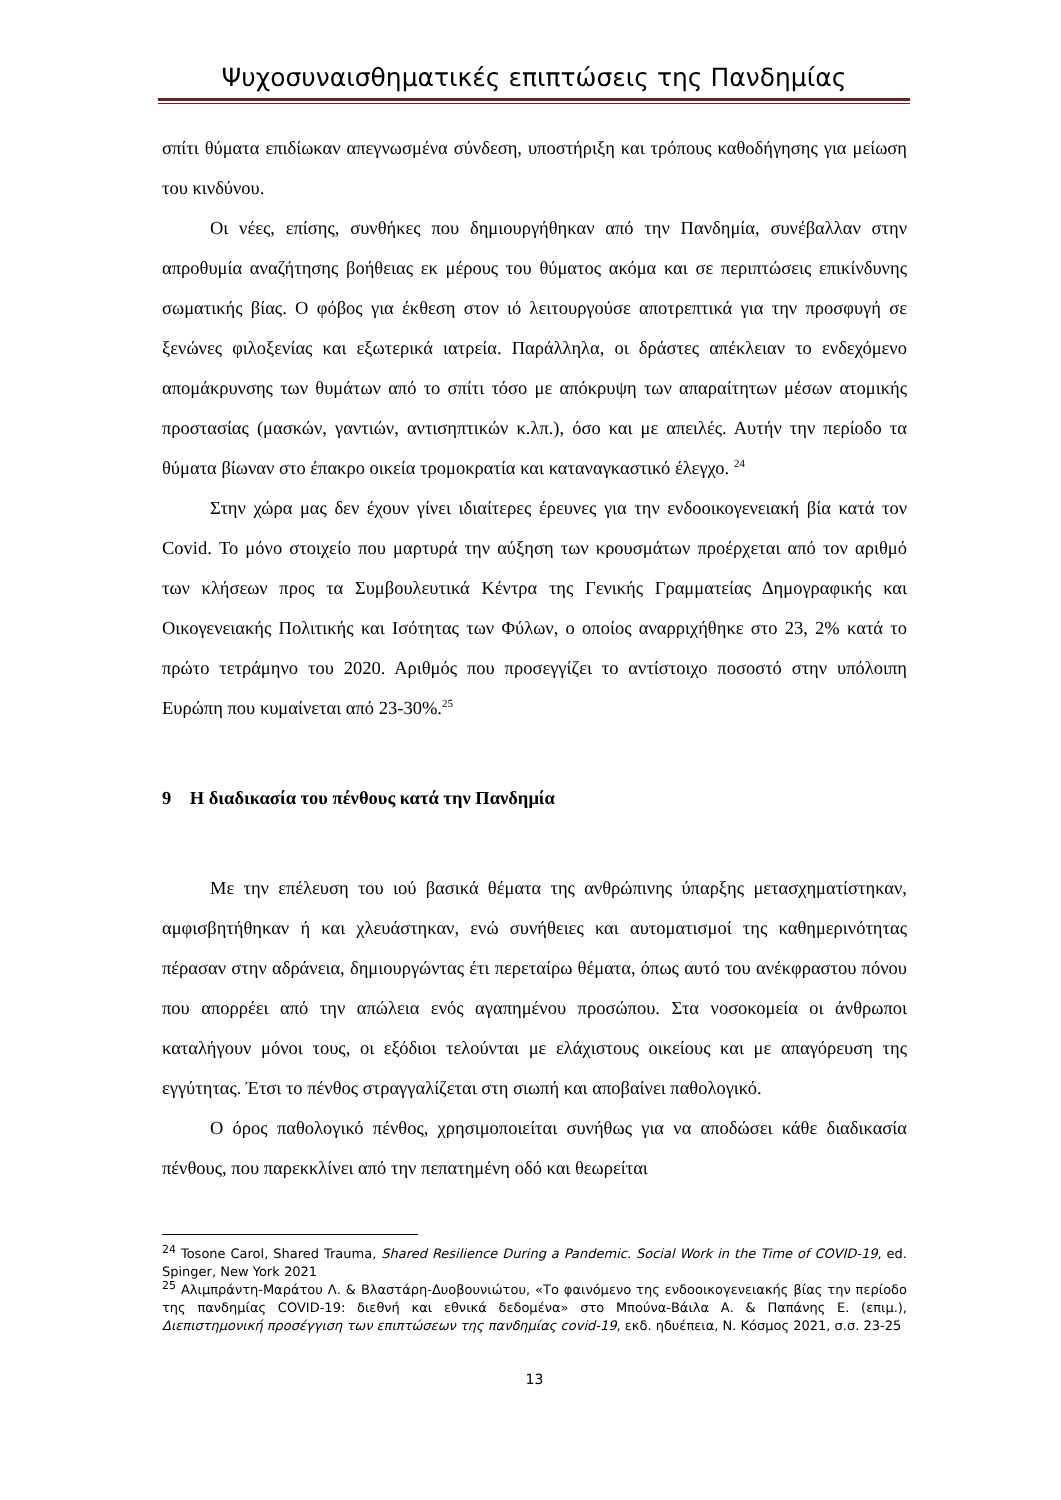Ψυχοσυναισθηματικές επιπτώσεις της Πανδημίας
σπίτι θύματα επιδίωκαν απεγνωσμένα σύνδεση, υποστήριξη και τρόπους καθοδήγησης για μείωση του κινδύνου.
Οι νέες, επίσης, συνθήκες που δημιουργήθηκαν από την Πανδημία, συνέβαλλαν στην απροθυμία αναζήτησης βοήθειας εκ μέρους του θύματος ακόμα και σε περιπτώσεις επικίνδυνης σωματικής βίας. Ο φόβος για έκθεση στον ιό λειτουργούσε αποτρεπτικά για την προσφυγή σε ξενώνες φιλοξενίας και εξωτερικά ιατρεία. Παράλληλα, οι δράστες απέκλειαν το ενδεχόμενο απομάκρυνσης των θυμάτων από το σπίτι τόσο με απόκρυψη των απαραίτητων μέσων ατομικής προστασίας (μασκών, γαντιών, αντισηπτικών κ.λπ.), όσο και με απειλές. Αυτήν την περίοδο τα θύματα βίωναν στο έπακρο οικεία τρομοκρατία και καταναγκαστικό έλεγχο. <sup>24</sup>
Στην χώρα μας δεν έχουν γίνει ιδιαίτερες έρευνες για την ενδοοικογενειακή βία κατά τον Covid. Το μόνο στοιχείο που μαρτυρά την αύξηση των κρουσμάτων προέρχεται από τον αριθμό των κλήσεων προς τα Συμβουλευτικά Κέντρα της Γενικής Γραμματείας Δημογραφικής και Οικογενειακής Πολιτικής και Ισότητας των Φύλων, ο οποίος αναρριχήθηκε στο 23, 2% κατά το πρώτο τετράμηνο του 2020. Αριθμός που προσεγγίζει το αντίστοιχο ποσοστό στην υπόλοιπη Ευρώπη που κυμαίνεται από 23-30%.<sup>25</sup>
9 Η διαδικασία του πένθους κατά την Πανδημία
Με την επέλευση του ιού βασικά θέματα της ανθρώπινης ύπαρξης μετασχηματίστηκαν, αμφισβητήθηκαν ή και χλευάστηκαν, ενώ συνήθειες και αυτοματισμοί της καθημερινότητας πέρασαν στην αδράνεια, δημιουργώντας έτι περεταίρω θέματα, όπως αυτό του ανέκφραστου πόνου που απορρέει από την απώλεια ενός αγαπημένου προσώπου. Στα νοσοκομεία οι άνθρωποι καταλήγουν μόνοι τους, οι εξόδιοι τελούνται με ελάχιστους οικείους και με απαγόρευση της εγγύτητας. Έτσι το πένθος στραγγαλίζεται στη σιωπή και αποβαίνει παθολογικό.
Ο όρος παθολογικό πένθος, χρησιμοποιείται συνήθως για να αποδώσει κάθε διαδικασία πένθους, που παρεκκλίνει από την πεπατημένη οδό και θεωρείται
<sup>24</sup> Tosone Carol, Shared Trauma, Shared Resilience During a Pandemic. Social Work in the Time of COVID-19, ed. Spinger, New York 2021
<sup>25</sup> Αλιμπράντη-Μαράτου Λ. & Βλαστάρη-Δυοβουνιώτου, «Το φαινόμενο της ενδοοικογενειακής βίας την περίοδο της πανδημίας COVID-19: διεθνή και εθνικά δεδομένα» στο Μπούνα-Βάιλα Α. & Παπάνης Ε. (επιμ.), Διεπιστημονική προσέγγιση των επιπτώσεων της πανδημίας covid-19, εκδ. ηδυέπεια, Ν. Κόσμος 2021, σ.σ. 23-25
13